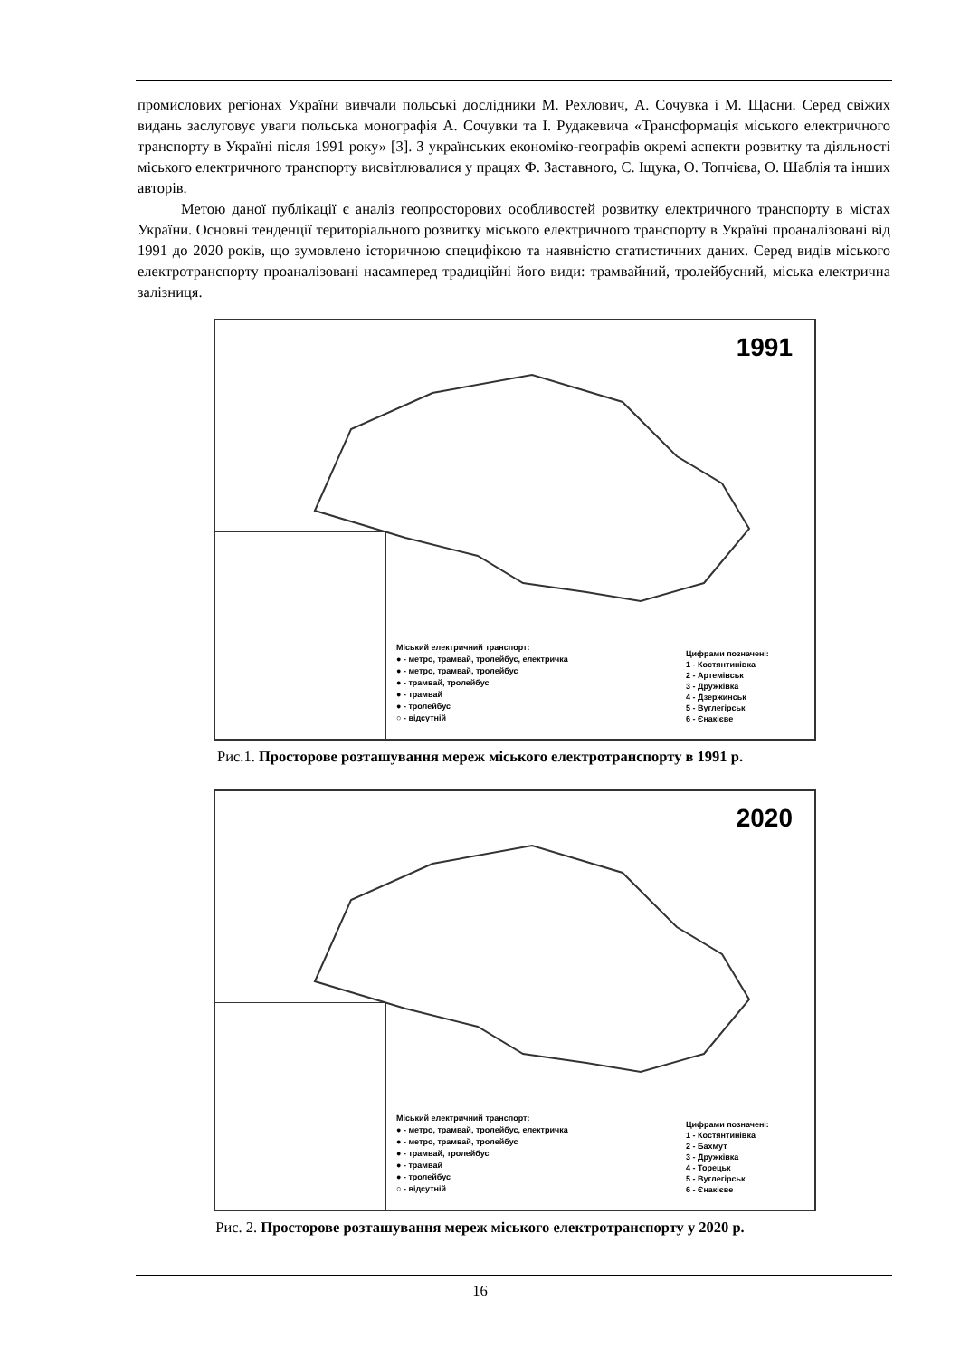промислових регіонах України вивчали польські дослідники М. Рехлович, А. Сочувка і М. Щасни. Серед свіжих видань заслуговує уваги польська монографія А. Сочувки та І. Рудакевича «Трансформація міського електричного транспорту в Україні після 1991 року» [3]. З українських економіко-географів окремі аспекти розвитку та діяльності міського електричного транспорту висвітлювалися у працях Ф. Заставного, С. Іщука, О. Топчієва, О. Шаблія та інших авторів.
Метою даної публікації є аналіз геопросторових особливостей розвитку електричного транспорту в містах України. Основні тенденції територіального розвитку міського електричного транспорту в Україні проаналізовані від 1991 до 2020 років, що зумовлено історичною специфікою та наявністю статистичних даних. Серед видів міського електротранспорту проаналізовані насамперед традиційні його види: трамвайний, тролейбусний, міська електрична залізниця.
1991
Міський електричний транспорт:
● - метро, трамвай, тролейбус, електричка
● - метро, трамвай, тролейбус
● - трамвай, тролейбус
● - трамвай
● - тролейбус
○ - відсутній
Цифрами позначені:
1 - Костянтинівка
2 - Артемівськ
3 - Дружківка
4 - Дзержинськ
5 - Вуглегірськ
6 - Єнакієве
Рис.1. Просторове розташування мереж міського електротранспорту в 1991 р.
2020
Міський електричний транспорт:
● - метро, трамвай, тролейбус, електричка
● - метро, трамвай, тролейбус
● - трамвай, тролейбус
● - трамвай
● - тролейбус
○ - відсутній
Цифрами позначені:
1 - Костянтинівка
2 - Бахмут
3 - Дружківка
4 - Торецьк
5 - Вуглегірськ
6 - Єнакієве
Рис. 2. Просторове розташування мереж міського електротранспорту у 2020 р.
16